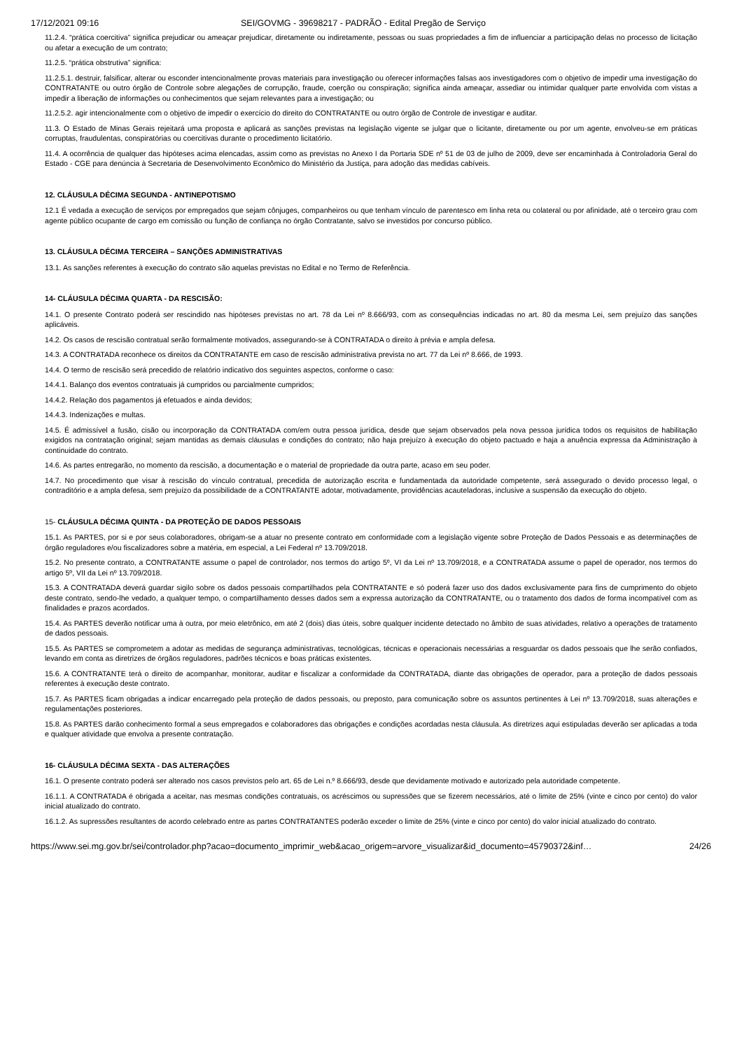17/12/2021 09:16 SEI/GOVMG - 39698217 - PADRÃO - Edital Pregão de Serviço
11.2.4. “prática coercitiva” significa prejudicar ou ameaçar prejudicar, diretamente ou indiretamente, pessoas ou suas propriedades a fim de influenciar a participação delas no processo de licitação ou afetar a execução de um contrato;
11.2.5. “prática obstrutiva” significa:
11.2.5.1. destruir, falsificar, alterar ou esconder intencionalmente provas materiais para investigação ou oferecer informações falsas aos investigadores com o objetivo de impedir uma investigação do CONTRATANTE ou outro órgão de Controle sobre alegações de corrupção, fraude, coerção ou conspiração; significa ainda ameaçar, assediar ou intimidar qualquer parte envolvida com vistas a impedir a liberação de informações ou conhecimentos que sejam relevantes para a investigação; ou
11.2.5.2. agir intencionalmente com o objetivo de impedir o exercício do direito do CONTRATANTE ou outro órgão de Controle de investigar e auditar.
11.3. O Estado de Minas Gerais rejeitará uma proposta e aplicará as sanções previstas na legislação vigente se julgar que o licitante, diretamente ou por um agente, envolveu-se em práticas corruptas, fraudulentas, conspiratórias ou coercitivas durante o procedimento licitatório.
11.4. A ocorrência de qualquer das hipóteses acima elencadas, assim como as previstas no Anexo I da Portaria SDE nº 51 de 03 de julho de 2009, deve ser encaminhada à Controladoria Geral do Estado - CGE para denúncia à Secretaria de Desenvolvimento Econômico do Ministério da Justiça, para adoção das medidas cabíveis.
12. CLÁUSULA DÉCIMA SEGUNDA - ANTINEPOTISMO
12.1 É vedada a execução de serviços por empregados que sejam cônjuges, companheiros ou que tenham vínculo de parentesco em linha reta ou colateral ou por afinidade, até o terceiro grau com agente público ocupante de cargo em comissão ou função de confiança no órgão Contratante, salvo se investidos por concurso público.
13. CLÁUSULA DÉCIMA TERCEIRA – SANÇÕES ADMINISTRATIVAS
13.1. As sanções referentes à execução do contrato são aquelas previstas no Edital e no Termo de Referência.
14- CLÁUSULA DÉCIMA QUARTA - DA RESCISÃO:
14.1. O presente Contrato poderá ser rescindido nas hipóteses previstas no art. 78 da Lei nº 8.666/93, com as consequências indicadas no art. 80 da mesma Lei, sem prejuízo das sanções aplicáveis.
14.2. Os casos de rescisão contratual serão formalmente motivados, assegurando-se à CONTRATADA o direito à prévia e ampla defesa.
14.3. A CONTRATADA reconhece os direitos da CONTRATANTE em caso de rescisão administrativa prevista no art. 77 da Lei nº 8.666, de 1993.
14.4. O termo de rescisão será precedido de relatório indicativo dos seguintes aspectos, conforme o caso:
14.4.1. Balanço dos eventos contratuais já cumpridos ou parcialmente cumpridos;
14.4.2. Relação dos pagamentos já efetuados e ainda devidos;
14.4.3. Indenizações e multas.
14.5. É admissível a fusão, cisão ou incorporação da CONTRATADA com/em outra pessoa jurídica, desde que sejam observados pela nova pessoa jurídica todos os requisitos de habilitação exigidos na contratação original; sejam mantidas as demais cláusulas e condições do contrato; não haja prejuízo à execução do objeto pactuado e haja a anuência expressa da Administração à continuidade do contrato.
14.6. As partes entregarão, no momento da rescisão, a documentação e o material de propriedade da outra parte, acaso em seu poder.
14.7. No procedimento que visar à rescisão do vínculo contratual, precedida de autorização escrita e fundamentada da autoridade competente, será assegurado o devido processo legal, o contraditório e a ampla defesa, sem prejuízo da possibilidade de a CONTRATANTE adotar, motivadamente, providências acauteladoras, inclusive a suspensão da execução do objeto.
15- CLÁUSULA DÉCIMA QUINTA - DA PROTEÇÃO DE DADOS PESSOAIS
15.1. As PARTES, por si e por seus colaboradores, obrigam-se a atuar no presente contrato em conformidade com a legislação vigente sobre Proteção de Dados Pessoais e as determinações de órgão reguladores e/ou fiscalizadores sobre a matéria, em especial, a Lei Federal nº 13.709/2018.
15.2. No presente contrato, a CONTRATANTE assume o papel de controlador, nos termos do artigo 5º, VI da Lei nº 13.709/2018, e a CONTRATADA assume o papel de operador, nos termos do artigo 5º, VII da Lei nº 13.709/2018.
15.3. A CONTRATADA deverá guardar sigilo sobre os dados pessoais compartilhados pela CONTRATANTE e só poderá fazer uso dos dados exclusivamente para fins de cumprimento do objeto deste contrato, sendo-lhe vedado, a qualquer tempo, o compartilhamento desses dados sem a expressa autorização da CONTRATANTE, ou o tratamento dos dados de forma incompatível com as finalidades e prazos acordados.
15.4. As PARTES deverão notificar uma à outra, por meio eletrônico, em até 2 (dois) dias úteis, sobre qualquer incidente detectado no âmbito de suas atividades, relativo a operações de tratamento de dados pessoais.
15.5. As PARTES se comprometem a adotar as medidas de segurança administrativas, tecnológicas, técnicas e operacionais necessárias a resguardar os dados pessoais que lhe serão confiados, levando em conta as diretrizes de órgãos reguladores, padrões técnicos e boas práticas existentes.
15.6. A CONTRATANTE terá o direito de acompanhar, monitorar, auditar e fiscalizar a conformidade da CONTRATADA, diante das obrigações de operador, para a proteção de dados pessoais referentes à execução deste contrato.
15.7. As PARTES ficam obrigadas a indicar encarregado pela proteção de dados pessoais, ou preposto, para comunicação sobre os assuntos pertinentes à Lei nº 13.709/2018, suas alterações e regulamentações posteriores.
15.8. As PARTES darão conhecimento formal a seus empregados e colaboradores das obrigações e condições acordadas nesta cláusula. As diretrizes aqui estipuladas deverão ser aplicadas a toda e qualquer atividade que envolva a presente contratação.
16- CLÁUSULA DÉCIMA SEXTA - DAS ALTERAÇÕES
16.1. O presente contrato poderá ser alterado nos casos previstos pelo art. 65 de Lei n.º 8.666/93, desde que devidamente motivado e autorizado pela autoridade competente.
16.1.1. A CONTRATADA é obrigada a aceitar, nas mesmas condições contratuais, os acréscimos ou supressões que se fizerem necessários, até o limite de 25% (vinte e cinco por cento) do valor inicial atualizado do contrato.
16.1.2. As supressões resultantes de acordo celebrado entre as partes CONTRATANTES poderão exceder o limite de 25% (vinte e cinco por cento) do valor inicial atualizado do contrato.
https://www.sei.mg.gov.br/sei/controlador.php?acao=documento_imprimir_web&acao_origem=arvore_visualizar&id_documento=45790372&inf… 24/26